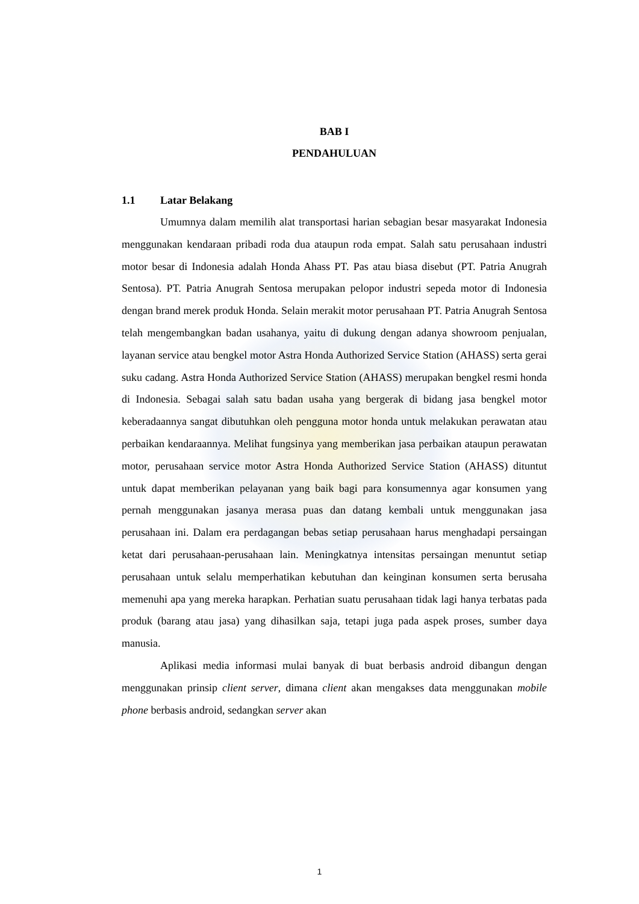BAB I
PENDAHULUAN
1.1 Latar Belakang
Umumnya dalam memilih alat transportasi harian sebagian besar masyarakat Indonesia menggunakan kendaraan pribadi roda dua ataupun roda empat. Salah satu perusahaan industri motor besar di Indonesia adalah Honda Ahass PT. Pas atau biasa disebut (PT. Patria Anugrah Sentosa). PT. Patria Anugrah Sentosa merupakan pelopor industri sepeda motor di Indonesia dengan brand merek produk Honda. Selain merakit motor perusahaan PT. Patria Anugrah Sentosa telah mengembangkan badan usahanya, yaitu di dukung dengan adanya showroom penjualan, layanan service atau bengkel motor Astra Honda Authorized Service Station (AHASS) serta gerai suku cadang. Astra Honda Authorized Service Station (AHASS) merupakan bengkel resmi honda di Indonesia. Sebagai salah satu badan usaha yang bergerak di bidang jasa bengkel motor keberadaannya sangat dibutuhkan oleh pengguna motor honda untuk melakukan perawatan atau perbaikan kendaraannya. Melihat fungsinya yang memberikan jasa perbaikan ataupun perawatan motor, perusahaan service motor Astra Honda Authorized Service Station (AHASS) dituntut untuk dapat memberikan pelayanan yang baik bagi para konsumennya agar konsumen yang pernah menggunakan jasanya merasa puas dan datang kembali untuk menggunakan jasa perusahaan ini. Dalam era perdagangan bebas setiap perusahaan harus menghadapi persaingan ketat dari perusahaan-perusahaan lain. Meningkatnya intensitas persaingan menuntut setiap perusahaan untuk selalu memperhatikan kebutuhan dan keinginan konsumen serta berusaha memenuhi apa yang mereka harapkan. Perhatian suatu perusahaan tidak lagi hanya terbatas pada produk (barang atau jasa) yang dihasilkan saja, tetapi juga pada aspek proses, sumber daya manusia.
Aplikasi media informasi mulai banyak di buat berbasis android dibangun dengan menggunakan prinsip client server, dimana client akan mengakses data menggunakan mobile phone berbasis android, sedangkan server akan
1